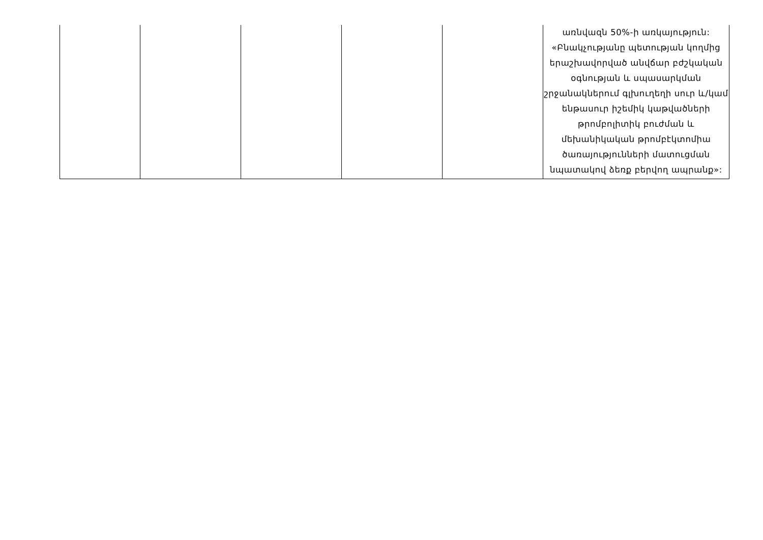| | | | | | առնվազն 50%-ի առկայություն: «Բնակչությանը պետության կողմից երաշխավորված անվճար բժշկական օգնության և սպասարկման շրջանակներում գլխուղեղի սուր և/կամ ենթասուր իշեմիկ կաթվածների թրոմբոլիտիկ բուժման և մեխանիկական թրոմբէկտոմիա ծառայությունների մատուցման նպատակով ձեռք բերվող ապրանք»: |